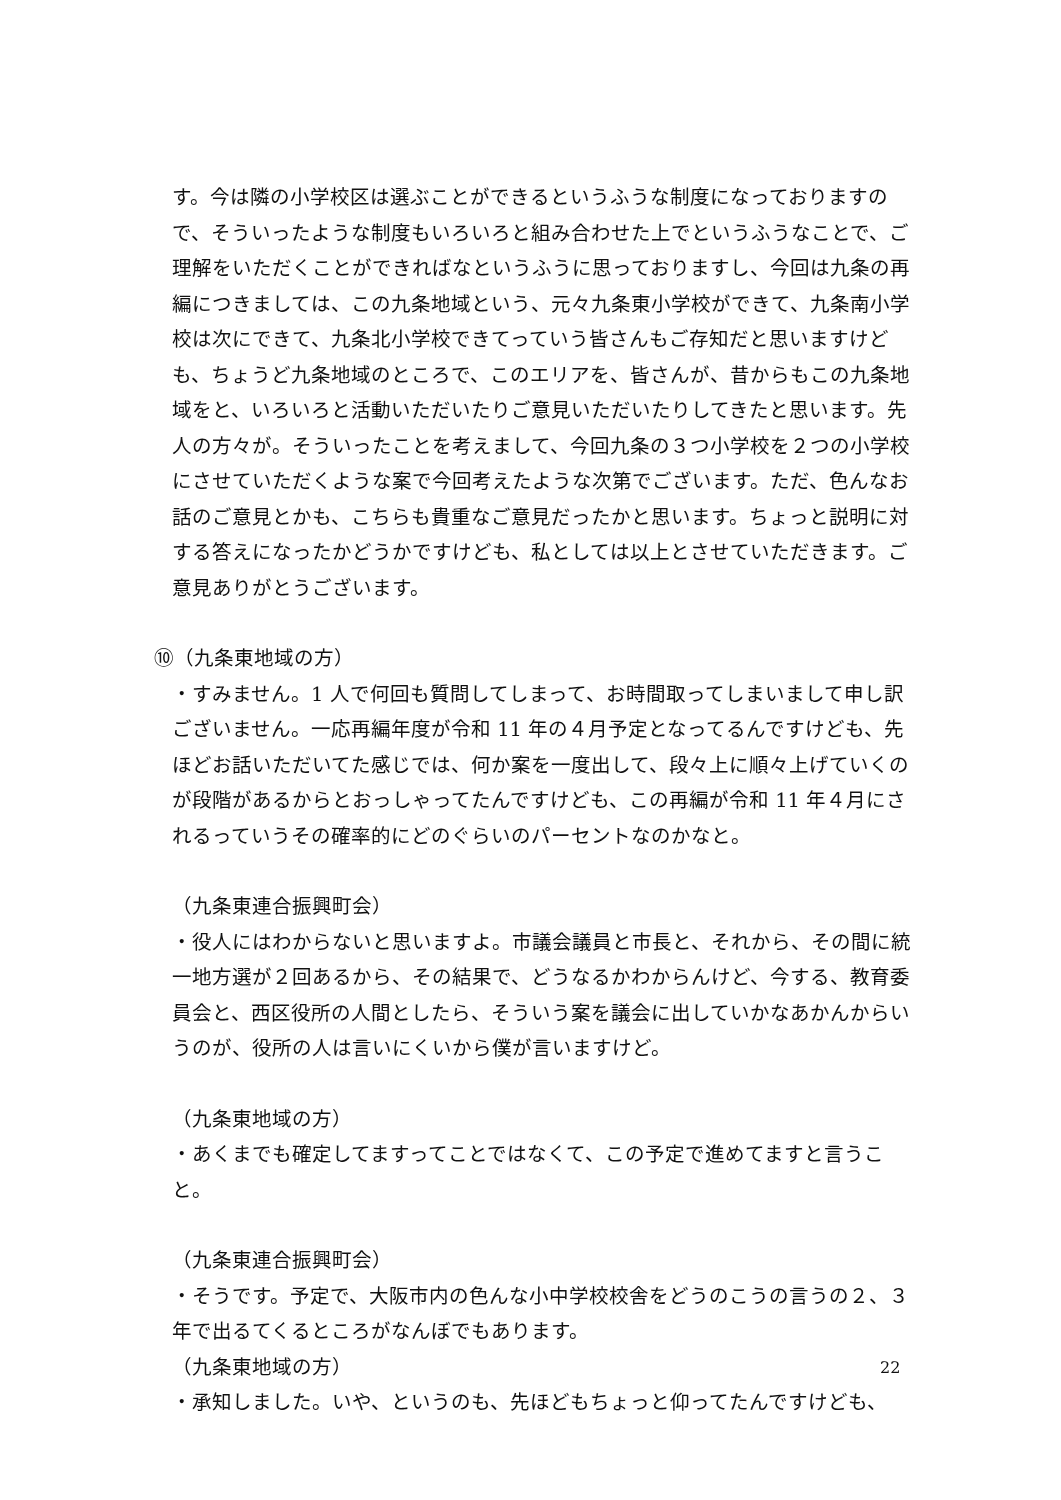す。今は隣の小学校区は選ぶことができるというふうな制度になっておりますので、そういったような制度もいろいろと組み合わせた上でというふうなことで、ご理解をいただくことができればなというふうに思っておりますし、今回は九条の再編につきましては、この九条地域という、元々九条東小学校ができて、九条南小学校は次にできて、九条北小学校できてっていう皆さんもご存知だと思いますけども、ちょうど九条地域のところで、このエリアを、皆さんが、昔からもこの九条地域をと、いろいろと活動いただいたりご意見いただいたりしてきたと思います。先人の方々が。そういったことを考えまして、今回九条の３つ小学校を２つの小学校にさせていただくような案で今回考えたような次第でございます。ただ、色んなお話のご意見とかも、こちらも貴重なご意見だったかと思います。ちょっと説明に対する答えになったかどうかですけども、私としては以上とさせていただきます。ご意見ありがとうございます。
⑩（九条東地域の方）
・すみません。1 人で何回も質問してしまって、お時間取ってしまいまして申し訳ございません。一応再編年度が令和 11 年の４月予定となってるんですけども、先ほどお話いただいてた感じでは、何か案を一度出して、段々上に順々上げていくのが段階があるからとおっしゃってたんですけども、この再編が令和 11 年４月にされるっていうその確率的にどのぐらいのパーセントなのかなと。
（九条東連合振興町会）
・役人にはわからないと思いますよ。市議会議員と市長と、それから、その間に統一地方選が２回あるから、その結果で、どうなるかわからんけど、今する、教育委員会と、西区役所の人間としたら、そういう案を議会に出していかなあかんからいうのが、役所の人は言いにくいから僕が言いますけど。
（九条東地域の方）
・あくまでも確定してますってことではなくて、この予定で進めてますと言うこと。
（九条東連合振興町会）
・そうです。予定で、大阪市内の色んな小中学校校舎をどうのこうの言うの２、３年で出るてくるところがなんぼでもあります。
（九条東地域の方）
・承知しました。いや、というのも、先ほどもちょっと仰ってたんですけども、
22